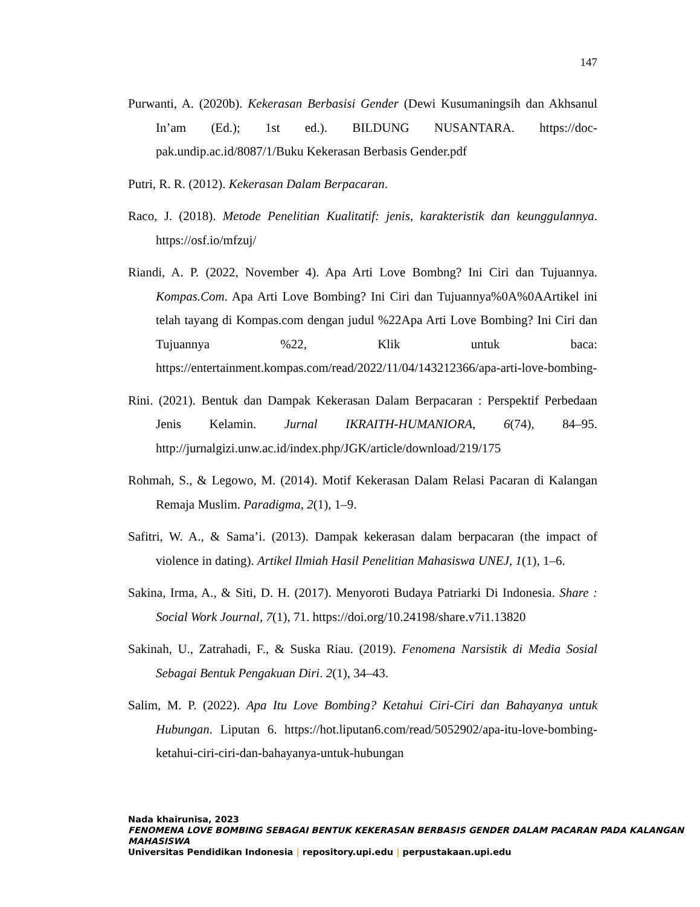147
Purwanti, A. (2020b). Kekerasan Berbasisi Gender (Dewi Kusumaningsih dan Akhsanul In’am (Ed.); 1st ed.). BILDUNG NUSANTARA. https://doc-pak.undip.ac.id/8087/1/Buku Kekerasan Berbasis Gender.pdf
Putri, R. R. (2012). Kekerasan Dalam Berpacaran.
Raco, J. (2018). Metode Penelitian Kualitatif: jenis, karakteristik dan keunggulannya. https://osf.io/mfzuj/
Riandi, A. P. (2022, November 4). Apa Arti Love Bombng? Ini Ciri dan Tujuannya. Kompas.Com. Apa Arti Love Bombing? Ini Ciri dan Tujuannya%0A%0AArtikel ini telah tayang di Kompas.com dengan judul %22Apa Arti Love Bombing? Ini Ciri dan Tujuannya %22, Klik untuk baca: https://entertainment.kompas.com/read/2022/11/04/143212366/apa-arti-love-bombing-
Rini. (2021). Bentuk dan Dampak Kekerasan Dalam Berpacaran : Perspektif Perbedaan Jenis Kelamin. Jurnal IKRAITH-HUMANIORA, 6(74), 84–95. http://jurnalgizi.unw.ac.id/index.php/JGK/article/download/219/175
Rohmah, S., & Legowo, M. (2014). Motif Kekerasan Dalam Relasi Pacaran di Kalangan Remaja Muslim. Paradigma, 2(1), 1–9.
Safitri, W. A., & Sama’i. (2013). Dampak kekerasan dalam berpacaran (the impact of violence in dating). Artikel Ilmiah Hasil Penelitian Mahasiswa UNEJ, 1(1), 1–6.
Sakina, Irma, A., & Siti, D. H. (2017). Menyoroti Budaya Patriarki Di Indonesia. Share : Social Work Journal, 7(1), 71. https://doi.org/10.24198/share.v7i1.13820
Sakinah, U., Zatrahadi, F., & Suska Riau. (2019). Fenomena Narsistik di Media Sosial Sebagai Bentuk Pengakuan Diri. 2(1), 34–43.
Salim, M. P. (2022). Apa Itu Love Bombing? Ketahui Ciri-Ciri dan Bahayanya untuk Hubungan. Liputan 6. https://hot.liputan6.com/read/5052902/apa-itu-love-bombing-ketahui-ciri-ciri-dan-bahayanya-untuk-hubungan
Nada khairunisa, 2023
FENOMENA LOVE BOMBING SEBAGAI BENTUK KEKERASAN BERBASIS GENDER DALAM PACARAN PADA KALANGAN MAHASISWA
Universitas Pendidikan Indonesia | repository.upi.edu | perpustakaan.upi.edu